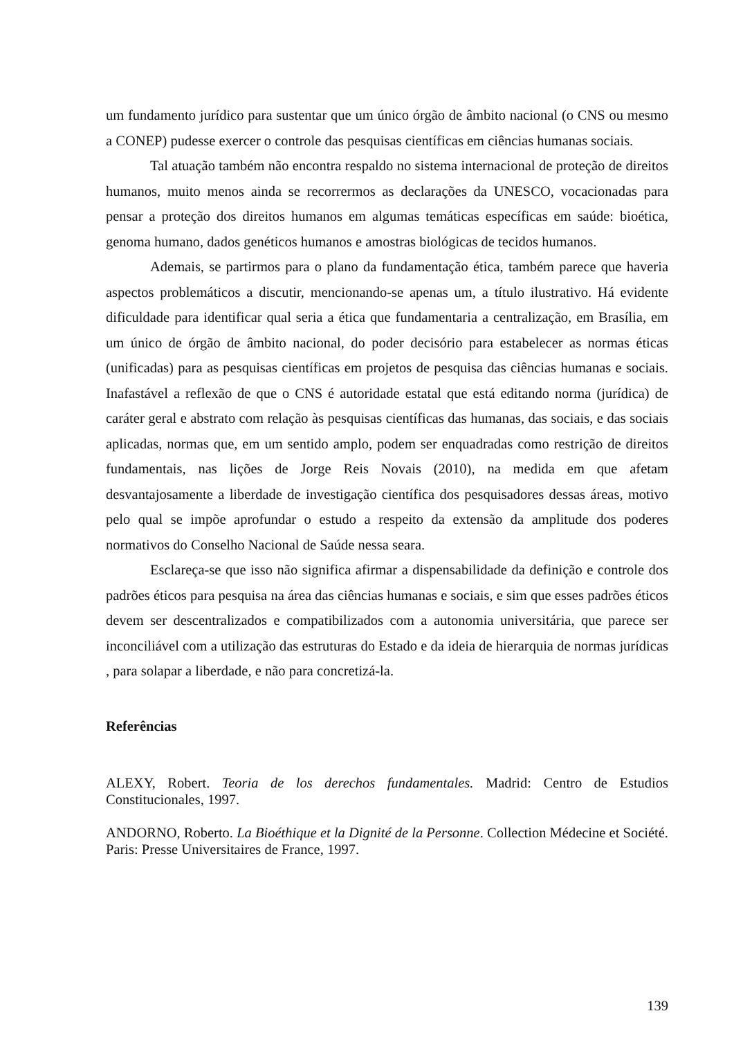um fundamento jurídico para sustentar que um único órgão de âmbito nacional (o CNS ou mesmo a CONEP) pudesse exercer o controle das pesquisas científicas em ciências humanas sociais.
Tal atuação também não encontra respaldo no sistema internacional de proteção de direitos humanos, muito menos ainda se recorrermos as declarações da UNESCO, vocacionadas para pensar a proteção dos direitos humanos em algumas temáticas específicas em saúde: bioética, genoma humano, dados genéticos humanos e amostras biológicas de tecidos humanos.
Ademais, se partirmos para o plano da fundamentação ética, também parece que haveria aspectos problemáticos a discutir, mencionando-se apenas um, a título ilustrativo. Há evidente dificuldade para identificar qual seria a ética que fundamentaria a centralização, em Brasília, em um único de órgão de âmbito nacional, do poder decisório para estabelecer as normas éticas (unificadas) para as pesquisas científicas em projetos de pesquisa das ciências humanas e sociais. Inafastável a reflexão de que o CNS é autoridade estatal que está editando norma (jurídica) de caráter geral e abstrato com relação às pesquisas científicas das humanas, das sociais, e das sociais aplicadas, normas que, em um sentido amplo, podem ser enquadradas como restrição de direitos fundamentais, nas lições de Jorge Reis Novais (2010), na medida em que afetam desvantajosamente a liberdade de investigação científica dos pesquisadores dessas áreas, motivo pelo qual se impõe aprofundar o estudo a respeito da extensão da amplitude dos poderes normativos do Conselho Nacional de Saúde nessa seara.
Esclareça-se que isso não significa afirmar a dispensabilidade da definição e controle dos padrões éticos para pesquisa na área das ciências humanas e sociais, e sim que esses padrões éticos devem ser descentralizados e compatibilizados com a autonomia universitária, que parece ser inconciliável com a utilização das estruturas do Estado e da ideia de hierarquia de normas jurídicas , para solapar a liberdade, e não para concretizá-la.
Referências
ALEXY, Robert. Teoria de los derechos fundamentales. Madrid: Centro de Estudios Constitucionales, 1997.
ANDORNO, Roberto. La Bioéthique et la Dignité de la Personne. Collection Médecine et Société. Paris: Presse Universitaires de France, 1997.
139